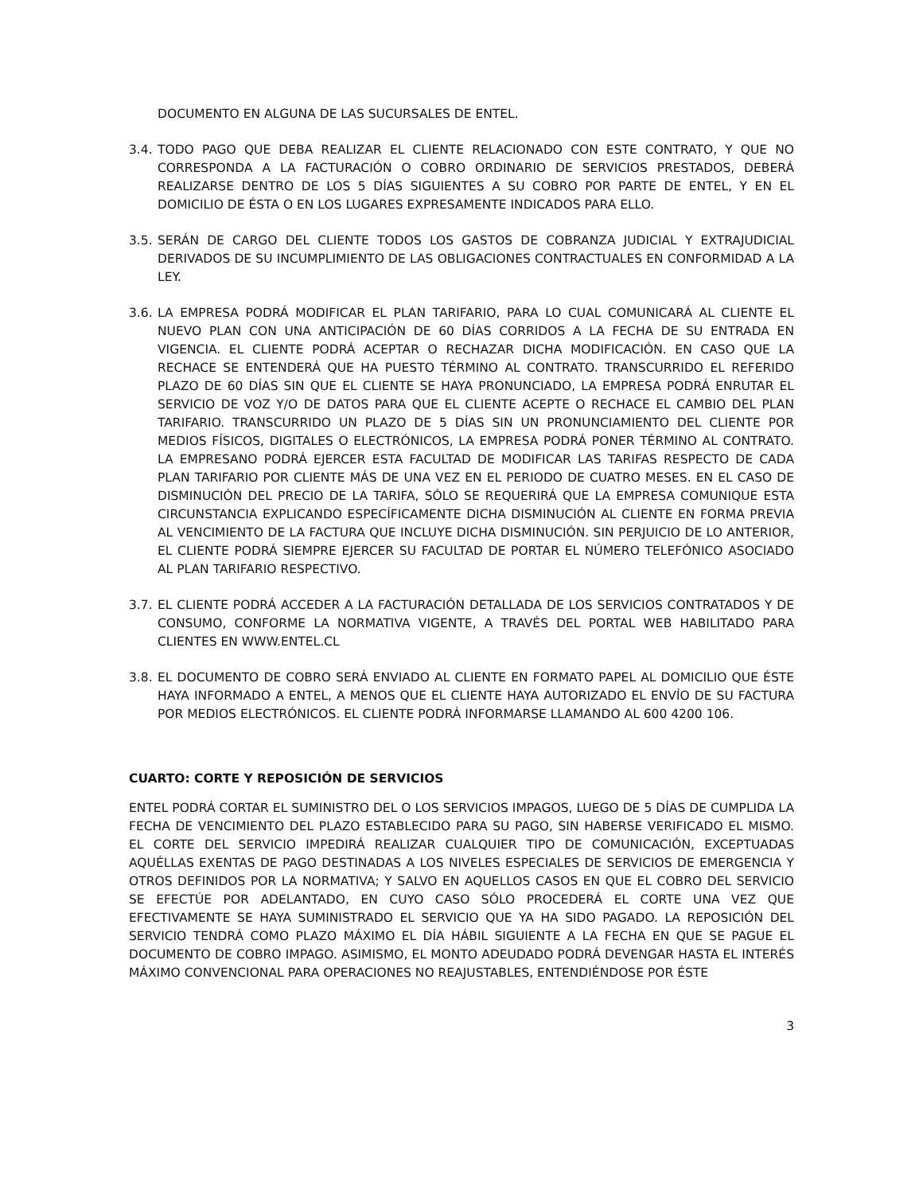DOCUMENTO EN ALGUNA DE LAS SUCURSALES DE ENTEL.
3.4. TODO PAGO QUE DEBA REALIZAR EL CLIENTE RELACIONADO CON ESTE CONTRATO, Y QUE NO CORRESPONDA A LA FACTURACIÓN O COBRO ORDINARIO DE SERVICIOS PRESTADOS, DEBERÁ REALIZARSE DENTRO DE LOS 5 DÍAS SIGUIENTES A SU COBRO POR PARTE DE ENTEL, Y EN EL DOMICILIO DE ÉSTA O EN LOS LUGARES EXPRESAMENTE INDICADOS PARA ELLO.
3.5. SERÁN DE CARGO DEL CLIENTE TODOS LOS GASTOS DE COBRANZA JUDICIAL Y EXTRAJUDICIAL DERIVADOS DE SU INCUMPLIMIENTO DE LAS OBLIGACIONES CONTRACTUALES EN CONFORMIDAD A LA LEY.
3.6. LA EMPRESA PODRÁ MODIFICAR EL PLAN TARIFARIO, PARA LO CUAL COMUNICARÁ AL CLIENTE EL NUEVO PLAN CON UNA ANTICIPACIÓN DE 60 DÍAS CORRIDOS A LA FECHA DE SU ENTRADA EN VIGENCIA. EL CLIENTE PODRÁ ACEPTAR O RECHAZAR DICHA MODIFICACIÓN. EN CASO QUE LA RECHACE SE ENTENDERÁ QUE HA PUESTO TÉRMINO AL CONTRATO. TRANSCURRIDO EL REFERIDO PLAZO DE 60 DÍAS SIN QUE EL CLIENTE SE HAYA PRONUNCIADO, LA EMPRESA PODRÁ ENRUTAR EL SERVICIO DE VOZ Y/O DE DATOS PARA QUE EL CLIENTE ACEPTE O RECHACE EL CAMBIO DEL PLAN TARIFARIO. TRANSCURRIDO UN PLAZO DE 5 DÍAS SIN UN PRONUNCIAMIENTO DEL CLIENTE POR MEDIOS FÍSICOS, DIGITALES O ELECTRÓNICOS, LA EMPRESA PODRÁ PONER TÉRMINO AL CONTRATO. LA EMPRESANO PODRÁ EJERCER ESTA FACULTAD DE MODIFICAR LAS TARIFAS RESPECTO DE CADA PLAN TARIFARIO POR CLIENTE MÁS DE UNA VEZ EN EL PERIODO DE CUATRO MESES. EN EL CASO DE DISMINUCIÓN DEL PRECIO DE LA TARIFA, SÓLO SE REQUERIRÁ QUE LA EMPRESA COMUNIQUE ESTA CIRCUNSTANCIA EXPLICANDO ESPECÍFICAMENTE DICHA DISMINUCIÓN AL CLIENTE EN FORMA PREVIA AL VENCIMIENTO DE LA FACTURA QUE INCLUYE DICHA DISMINUCIÓN. SIN PERJUICIO DE LO ANTERIOR, EL CLIENTE PODRÁ SIEMPRE EJERCER SU FACULTAD DE PORTAR EL NÚMERO TELEFÓNICO ASOCIADO AL PLAN TARIFARIO RESPECTIVO.
3.7. EL CLIENTE PODRÁ ACCEDER A LA FACTURACIÓN DETALLADA DE LOS SERVICIOS CONTRATADOS Y DE CONSUMO, CONFORME LA NORMATIVA VIGENTE, A TRAVÉS DEL PORTAL WEB HABILITADO PARA CLIENTES EN WWW.ENTEL.CL
3.8. EL DOCUMENTO DE COBRO SERÁ ENVIADO AL CLIENTE EN FORMATO PAPEL AL DOMICILIO QUE ÉSTE HAYA INFORMADO A ENTEL, A MENOS QUE EL CLIENTE HAYA AUTORIZADO EL ENVÍO DE SU FACTURA POR MEDIOS ELECTRÓNICOS. EL CLIENTE PODRÁ INFORMARSE LLAMANDO AL 600 4200 106.
CUARTO: CORTE Y REPOSICIÓN DE SERVICIOS
ENTEL PODRÁ CORTAR EL SUMINISTRO DEL O LOS SERVICIOS IMPAGOS, LUEGO DE 5 DÍAS DE CUMPLIDA LA FECHA DE VENCIMIENTO DEL PLAZO ESTABLECIDO PARA SU PAGO, SIN HABERSE VERIFICADO EL MISMO. EL CORTE DEL SERVICIO IMPEDIRÁ REALIZAR CUALQUIER TIPO DE COMUNICACIÓN, EXCEPTUADAS AQUÉLLAS EXENTAS DE PAGO DESTINADAS A LOS NIVELES ESPECIALES DE SERVICIOS DE EMERGENCIA Y OTROS DEFINIDOS POR LA NORMATIVA; Y SALVO EN AQUELLOS CASOS EN QUE EL COBRO DEL SERVICIO SE EFECTÚE POR ADELANTADO, EN CUYO CASO SÓLO PROCEDERÁ EL CORTE UNA VEZ QUE EFECTIVAMENTE SE HAYA SUMINISTRADO EL SERVICIO QUE YA HA SIDO PAGADO. LA REPOSICIÓN DEL SERVICIO TENDRÁ COMO PLAZO MÁXIMO EL DÍA HÁBIL SIGUIENTE A LA FECHA EN QUE SE PAGUE EL DOCUMENTO DE COBRO IMPAGO. ASIMISMO, EL MONTO ADEUDADO PODRÁ DEVENGAR HASTA EL INTERÉS MÁXIMO CONVENCIONAL PARA OPERACIONES NO REAJUSTABLES, ENTENDIÉNDOSE POR ÉSTE
3